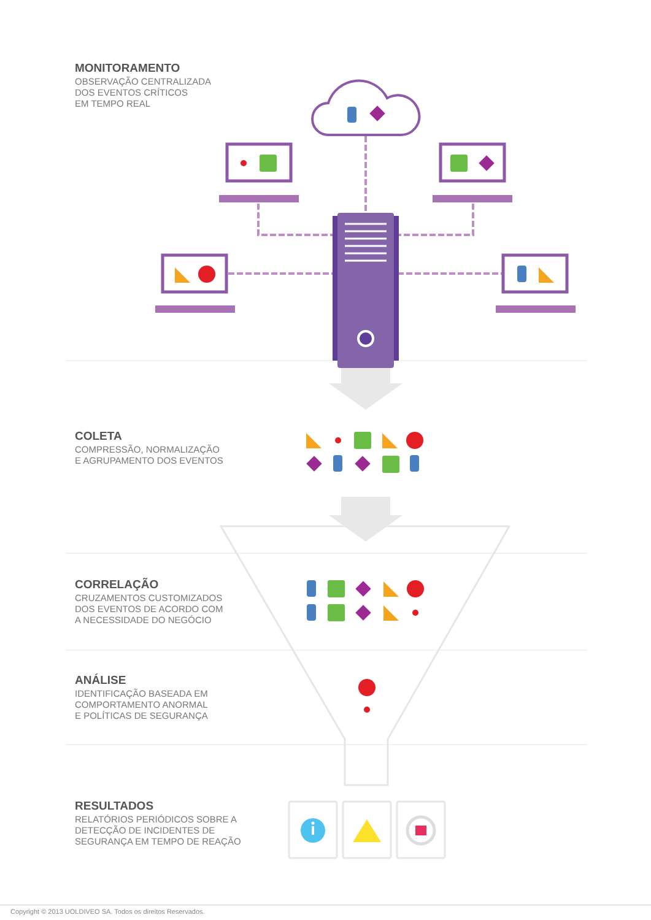MONITORAMENTO
OBSERVAÇÃO CENTRALIZADA
DOS EVENTOS CRÍTICOS
EM TEMPO REAL
COLETA
COMPRESSÃO, NORMALIZAÇÃO
E AGRUPAMENTO DOS EVENTOS
CORRELAÇÃO
CRUZAMENTOS CUSTOMIZADOS
DOS EVENTOS DE ACORDO COM
A NECESSIDADE DO NEGÓCIO
ANÁLISE
IDENTIFICAÇÃO BASEADA EM
COMPORTAMENTO ANORMAL
E POLÍTICAS DE SEGURANÇA
RESULTADOS
RELATÓRIOS PERIÓDICOS SOBRE A
DETECÇÃO DE INCIDENTES DE
SEGURANÇA EM TEMPO DE REAÇÃO
Copyright © 2013 UOLDIVEO SA. Todos os direitos Reservados.